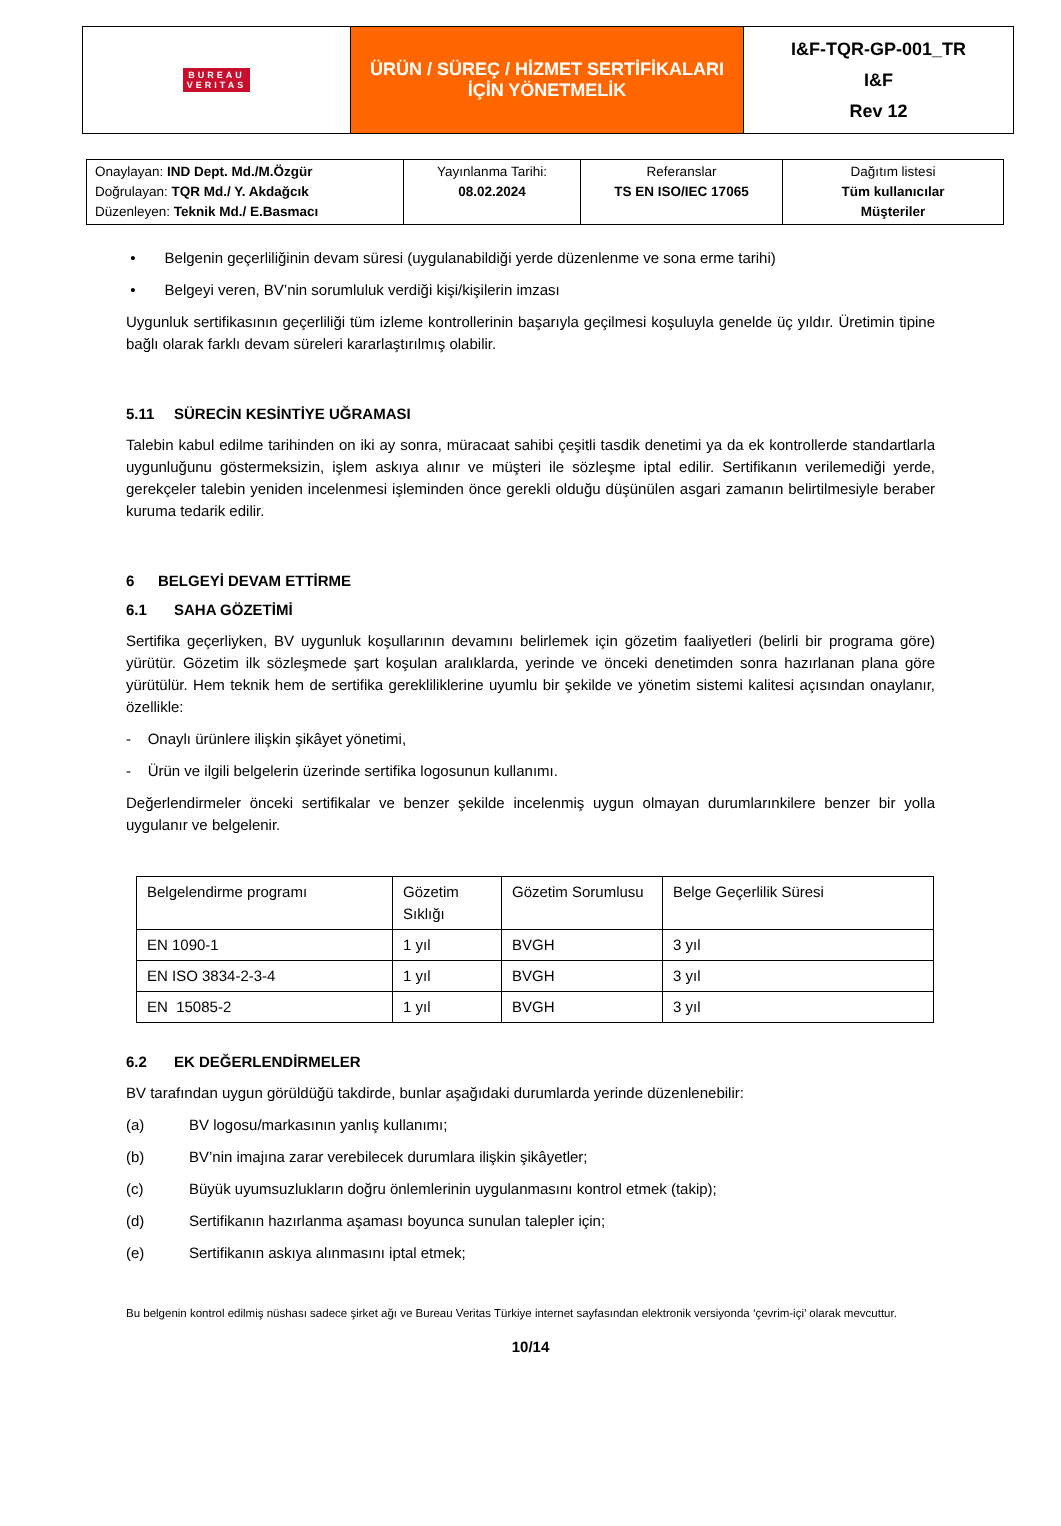| BUREAU VERITAS | ÜRÜN / SÜREÇ / HİZMET SERTİFİKALARI İÇİN YÖNETMELİK | I&F-TQR-GP-001_TR I&F Rev 12 |
| Onaylayan: IND Dept. Md./M.Özgür Doğrulayan: TQR Md./ Y. Akdağcık Düzenleyen: Teknik Md./ E.Basmacı | Yayınlanma Tarihi: 08.02.2024 | Referanslar TS EN ISO/IEC 17065 | Dağıtım listesi Tüm kullanıcılar Müşteriler |
• Belgenin geçerliliğinin devam süresi (uygulanabildiği yerde düzenlenme ve sona erme tarihi)
• Belgeyi veren, BV’nin sorumluluk verdiği kişi/kişilerin imzası
Uygunluk sertifikasının geçerliliği tüm izleme kontrollerinin başarıyla geçilmesi koşuluyla genelde üç yıldır. Üretimin tipine bağlı olarak farklı devam süreleri kararlaştırılmış olabilir.
5.11 SÜRECİN KESİNTİYE UĞRAMASI
Talebin kabul edilme tarihinden on iki ay sonra, müracaat sahibi çeşitli tasdik denetimi ya da ek kontrollerde standartlarla uygunluğunu göstermeksizin, işlem askıya alınır ve müşteri ile sözleşme iptal edilir. Sertifikanın verilemediği yerde, gerekçeler talebin yeniden incelenmesi işleminden önce gerekli olduğu düşünülen asgari zamanın belirtilmesiyle beraber kuruma tedarik edilir.
6 BELGEYİ DEVAM ETTİRME
6.1 SAHA GÖZETİMİ
Sertifika geçerliyken, BV uygunluk koşullarının devamını belirlemek için gözetim faaliyetleri (belirli bir programa göre) yürütür. Gözetim ilk sözleşmede şart koşulan aralıklarda, yerinde ve önceki denetimden sonra hazırlanan plana göre yürütülür. Hem teknik hem de sertifika gerekliliklerine uyumlu bir şekilde ve yönetim sistemi kalitesi açısından onaylanır, özellikle:
- Onaylı ürünlere ilişkin şikâyet yönetimi,
- Ürün ve ilgili belgelerin üzerinde sertifika logosunun kullanımı.
Değerlendirmeler önceki sertifikalar ve benzer şekilde incelenmiş uygun olmayan durumlarınkilere benzer bir yolla uygulanır ve belgelenir.
| Belgelendirme programı | Gözetim Sıklığı | Gözetim Sorumlusu | Belge Geçerlilik Süresi |
| EN 1090-1 | 1 yıl | BVGH | 3 yıl |
| EN ISO 3834-2-3-4 | 1 yıl | BVGH | 3 yıl |
| EN 15085-2 | 1 yıl | BVGH | 3 yıl |
6.2 EK DEĞERLENDİRMELER
BV tarafından uygun görüldüğü takdirde, bunlar aşağıdaki durumlarda yerinde düzenlenebilir:
(a) BV logosu/markasının yanlış kullanımı;
(b) BV’nin imajına zarar verebilecek durumlara ilişkin şikâyetler;
(c) Büyük uyumsuzlukların doğru önlemlerinin uygulanmasını kontrol etmek (takip);
(d) Sertifikanın hazırlanma aşaması boyunca sunulan talepler için;
(e) Sertifikanın askıya alınmasını iptal etmek;
Bu belgenin kontrol edilmiş nüshası sadece şirket ağı ve Bureau Veritas Türkiye internet sayfasından elektronik versiyonda ‘çevrim-içi’ olarak mevcuttur.
10/14